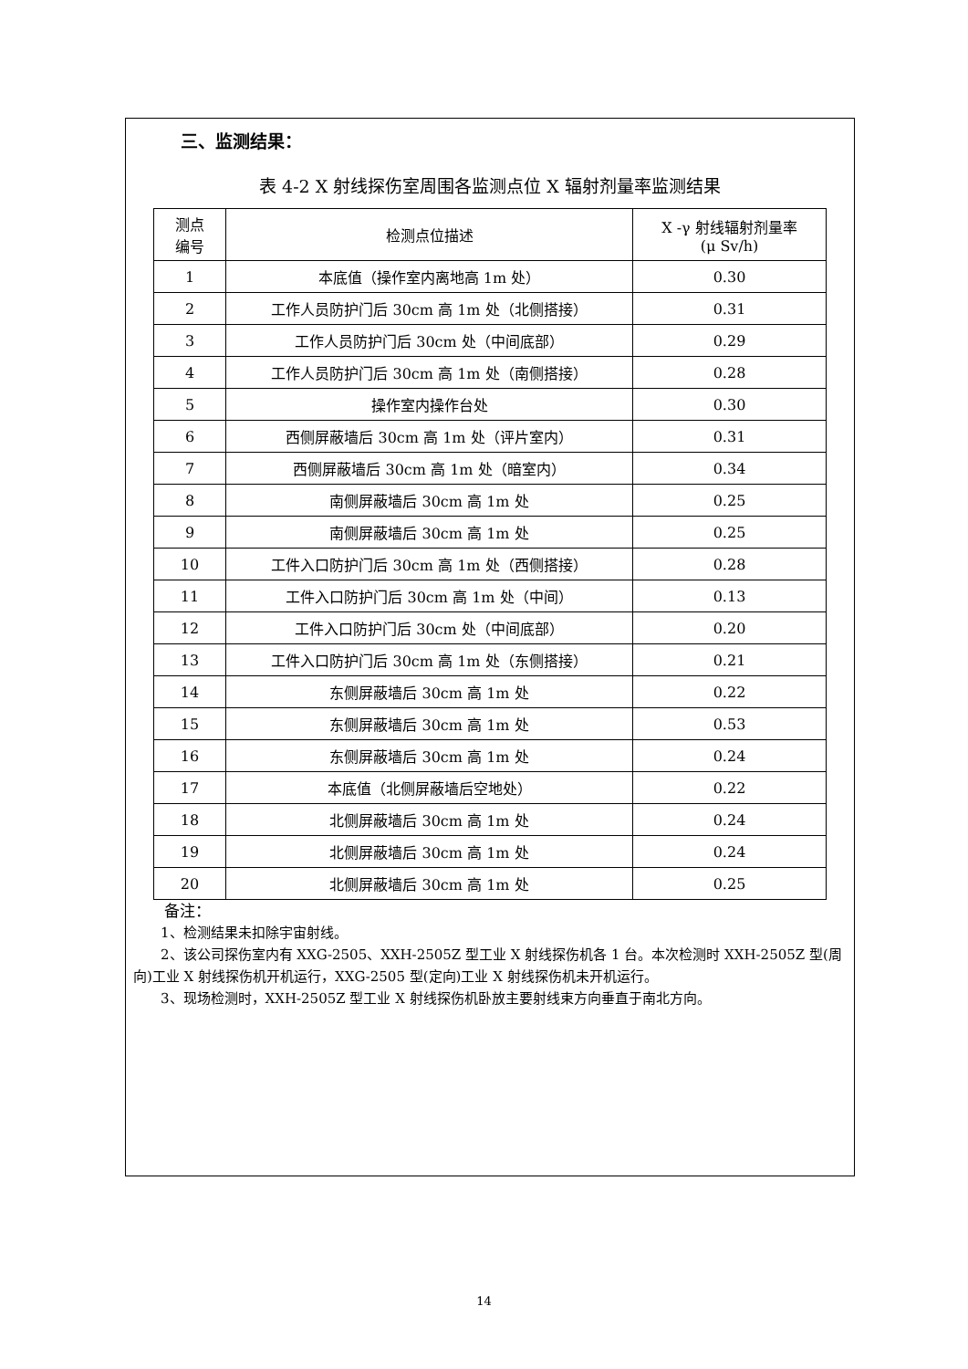三、监测结果：
表 4-2 X 射线探伤室周围各监测点位 X 辐射剂量率监测结果
| 测点 编号 | 检测点位描述 | X -γ 射线辐射剂量率 (μ Sv/h) |
| --- | --- | --- |
| 1 | 本底值（操作室内离地高 1m 处） | 0.30 |
| 2 | 工作人员防护门后 30cm 高 1m 处（北侧搭接） | 0.31 |
| 3 | 工作人员防护门后 30cm 处（中间底部） | 0.29 |
| 4 | 工作人员防护门后 30cm 高 1m 处（南侧搭接） | 0.28 |
| 5 | 操作室内操作台处 | 0.30 |
| 6 | 西侧屏蔽墙后 30cm 高 1m 处（评片室内） | 0.31 |
| 7 | 西侧屏蔽墙后 30cm 高 1m 处（暗室内） | 0.34 |
| 8 | 南侧屏蔽墙后 30cm 高 1m 处 | 0.25 |
| 9 | 南侧屏蔽墙后 30cm 高 1m 处 | 0.25 |
| 10 | 工件入口防护门后 30cm 高 1m 处（西侧搭接） | 0.28 |
| 11 | 工件入口防护门后 30cm 高 1m 处（中间） | 0.13 |
| 12 | 工件入口防护门后 30cm 处（中间底部） | 0.20 |
| 13 | 工件入口防护门后 30cm 高 1m 处（东侧搭接） | 0.21 |
| 14 | 东侧屏蔽墙后 30cm 高 1m 处 | 0.22 |
| 15 | 东侧屏蔽墙后 30cm 高 1m 处 | 0.53 |
| 16 | 东侧屏蔽墙后 30cm 高 1m 处 | 0.24 |
| 17 | 本底值（北侧屏蔽墙后空地处） | 0.22 |
| 18 | 北侧屏蔽墙后 30cm 高 1m 处 | 0.24 |
| 19 | 北侧屏蔽墙后 30cm 高 1m 处 | 0.24 |
| 20 | 北侧屏蔽墙后 30cm 高 1m 处 | 0.25 |
备注：
1、检测结果未扣除宇宙射线。
2、该公司探伤室内有 XXG-2505、XXH-2505Z 型工业 X 射线探伤机各 1 台。本次检测时 XXH-2505Z 型(周向)工业 X 射线探伤机开机运行，XXG-2505 型(定向)工业 X 射线探伤机未开机运行。
3、现场检测时，XXH-2505Z 型工业 X 射线探伤机卧放主要射线束方向垂直于南北方向。
14